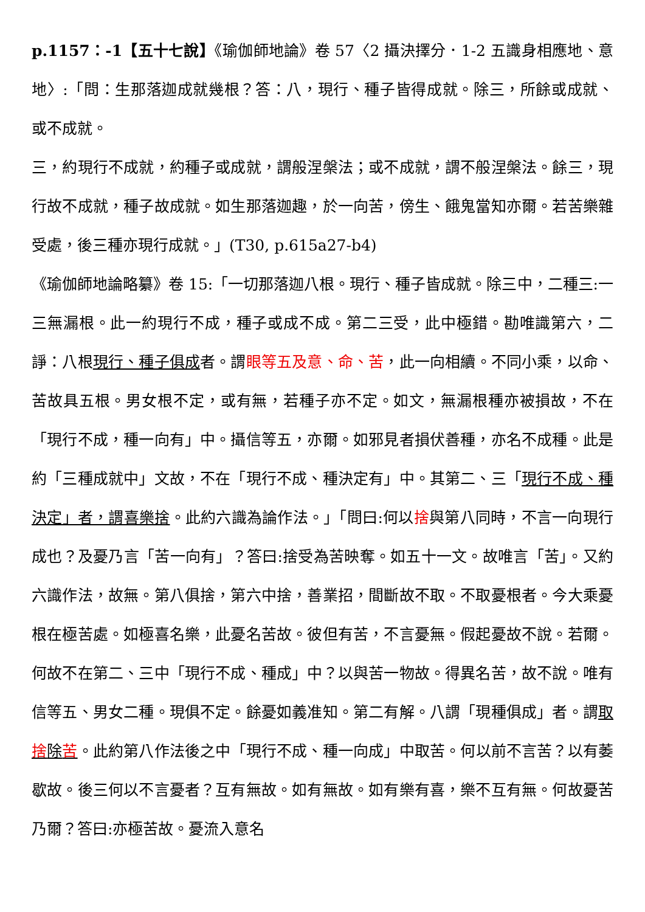p.1157：-1【五十七說】《瑜伽師地論》卷 57〈2 攝決擇分．1-2 五識身相應地、意地〉:「問：生那落迦成就幾根？答：八，現行、種子皆得成就。除三，所餘或成就、或不成就。
三，約現行不成就，約種子或成就，謂般涅槃法；或不成就，謂不般涅槃法。餘三，現行故不成就，種子故成就。如生那落迦趣，於一向苦，傍生、餓鬼當知亦爾。若苦樂雜受處，後三種亦現行成就。」(T30, p.615a27-b4)
《瑜伽師地論略纂》卷 15:「一切那落迦八根。現行、種子皆成就。除三中，二種三:一三無漏根。此一約現行不成，種子或成不成。第二三受，此中極錯。勘唯識第六，二諍：八根現行、種子俱成者。謂眼等五及意、命、苦，此一向相續。不同小乘，以命、苦故具五根。男女根不定，或有無，若種子亦不定。如文，無漏根種亦被損故，不在「現行不成，種一向有」中。攝信等五，亦爾。如邪見者損伏善種，亦名不成種。此是約「三種成就中」文故，不在「現行不成、種決定有」中。其第二、三「現行不成、種決定」者，謂喜樂捨。此約六識為論作法。」「問曰:何以捨與第八同時，不言一向現行成也？及憂乃言「苦一向有」？答曰:捨受為苦映奪。如五十一文。故唯言「苦」。又約六識作法，故無。第八俱捨，第六中捨，善業招，間斷故不取。不取憂根者。今大乘憂根在極苦處。如極喜名樂，此憂名苦故。彼但有苦，不言憂無。假起憂故不說。若爾。何故不在第二、三中「現行不成、種成」中？以與苦一物故。得異名苦，故不說。唯有信等五、男女二種。現俱不定。餘憂如義准知。第二有解。八謂「現種俱成」者。謂取捨除苦。此約第八作法後之中「現行不成、種一向成」中取苦。何以前不言苦？以有萎歇故。後三何以不言憂者？互有無故。如有無故。如有樂有喜，樂不互有無。何故憂苦乃爾？答曰:亦極苦故。憂流入意名